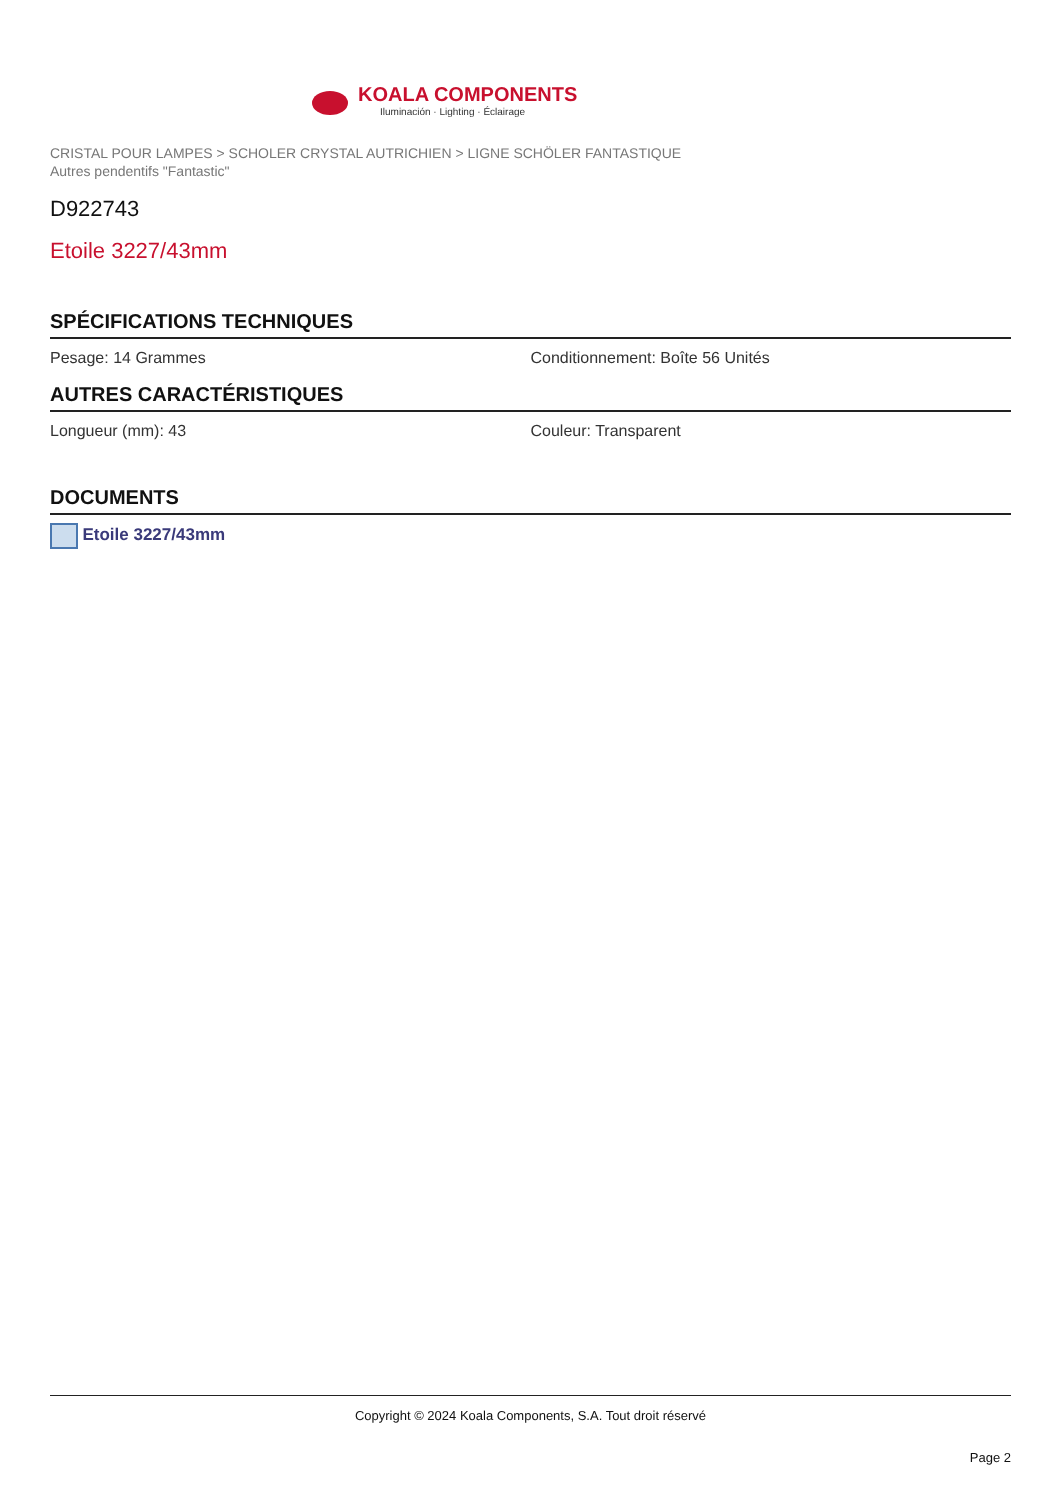KOALA COMPONENTS
Iluminación · Lighting · Éclairage
CRISTAL POUR LAMPES > SCHOLER CRYSTAL AUTRICHIEN > LIGNE SCHÖLER FANTASTIQUE
Autres pendentifs "Fantastic"
D922743
Etoile 3227/43mm
SPÉCIFICATIONS TECHNIQUES
Pesage: 14 Grammes Conditionnement: Boîte 56 Unités
AUTRES CARACTÉRISTIQUES
Longueur (mm): 43 Couleur: Transparent
DOCUMENTS
Etoile 3227/43mm
Copyright © 2024 Koala Components, S.A. Tout droit réservé
Page 2